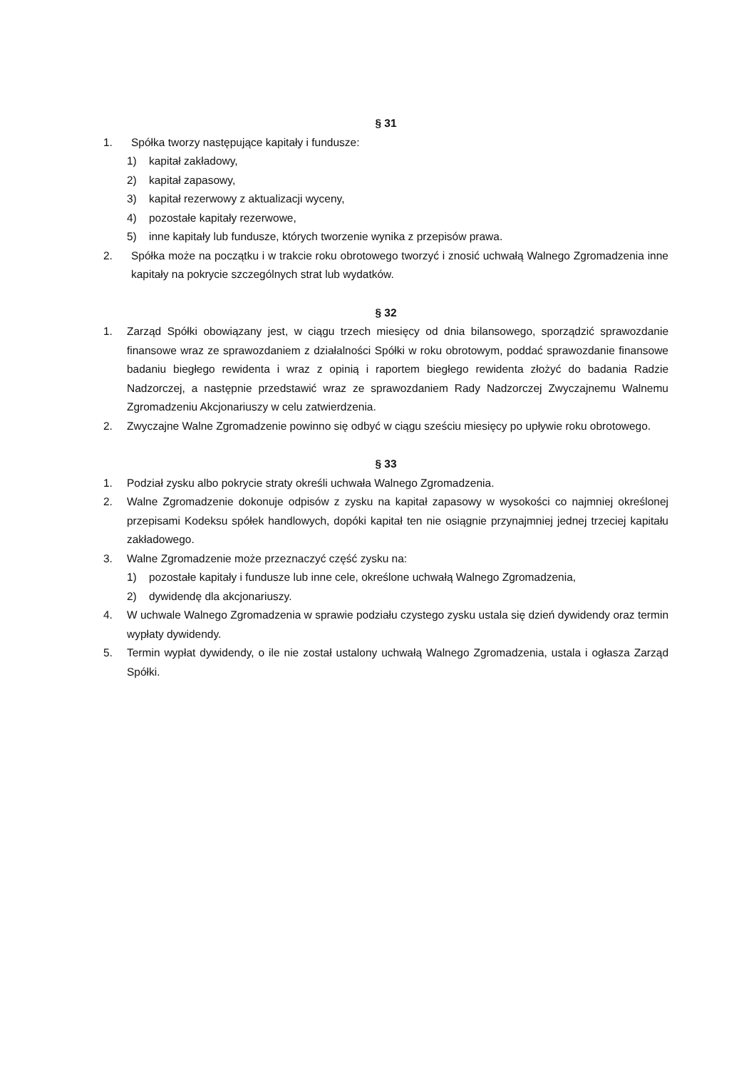§ 31
1. Spółka tworzy następujące kapitały i fundusze:
1) kapitał zakładowy,
2) kapitał zapasowy,
3) kapitał rezerwowy z aktualizacji wyceny,
4) pozostałe kapitały rezerwowe,
5) inne kapitały lub fundusze, których tworzenie wynika z przepisów prawa.
2. Spółka może na początku i w trakcie roku obrotowego tworzyć i znosić uchwałą Walnego Zgromadzenia inne kapitały na pokrycie szczególnych strat lub wydatków.
§ 32
1. Zarząd Spółki obowiązany jest, w ciągu trzech miesięcy od dnia bilansowego, sporządzić sprawozdanie finansowe wraz ze sprawozdaniem z działalności Spółki w roku obrotowym, poddać sprawozdanie finansowe badaniu biegłego rewidenta i wraz z opinią i raportem biegłego rewidenta złożyć do badania Radzie Nadzorczej, a następnie przedstawić wraz ze sprawozdaniem Rady Nadzorczej Zwyczajnemu Walnemu Zgromadzeniu Akcjonariuszy w celu zatwierdzenia.
2. Zwyczajne Walne Zgromadzenie powinno się odbyć w ciągu sześciu miesięcy po upływie roku obrotowego.
§ 33
1. Podział zysku albo pokrycie straty określi uchwała Walnego Zgromadzenia.
2. Walne Zgromadzenie dokonuje odpisów z zysku na kapitał zapasowy w wysokości co najmniej określonej przepisami Kodeksu spółek handlowych, dopóki kapitał ten nie osiągnie przynajmniej jednej trzeciej kapitału zakładowego.
3. Walne Zgromadzenie może przeznaczyć część zysku na:
1) pozostałe kapitały i fundusze lub inne cele, określone uchwałą Walnego Zgromadzenia,
2) dywidendę dla akcjonariuszy.
4. W uchwale Walnego Zgromadzenia w sprawie podziału czystego zysku ustala się dzień dywidendy oraz termin wypłaty dywidendy.
5. Termin wypłat dywidendy, o ile nie został ustalony uchwałą Walnego Zgromadzenia, ustala i ogłasza Zarząd Spółki.